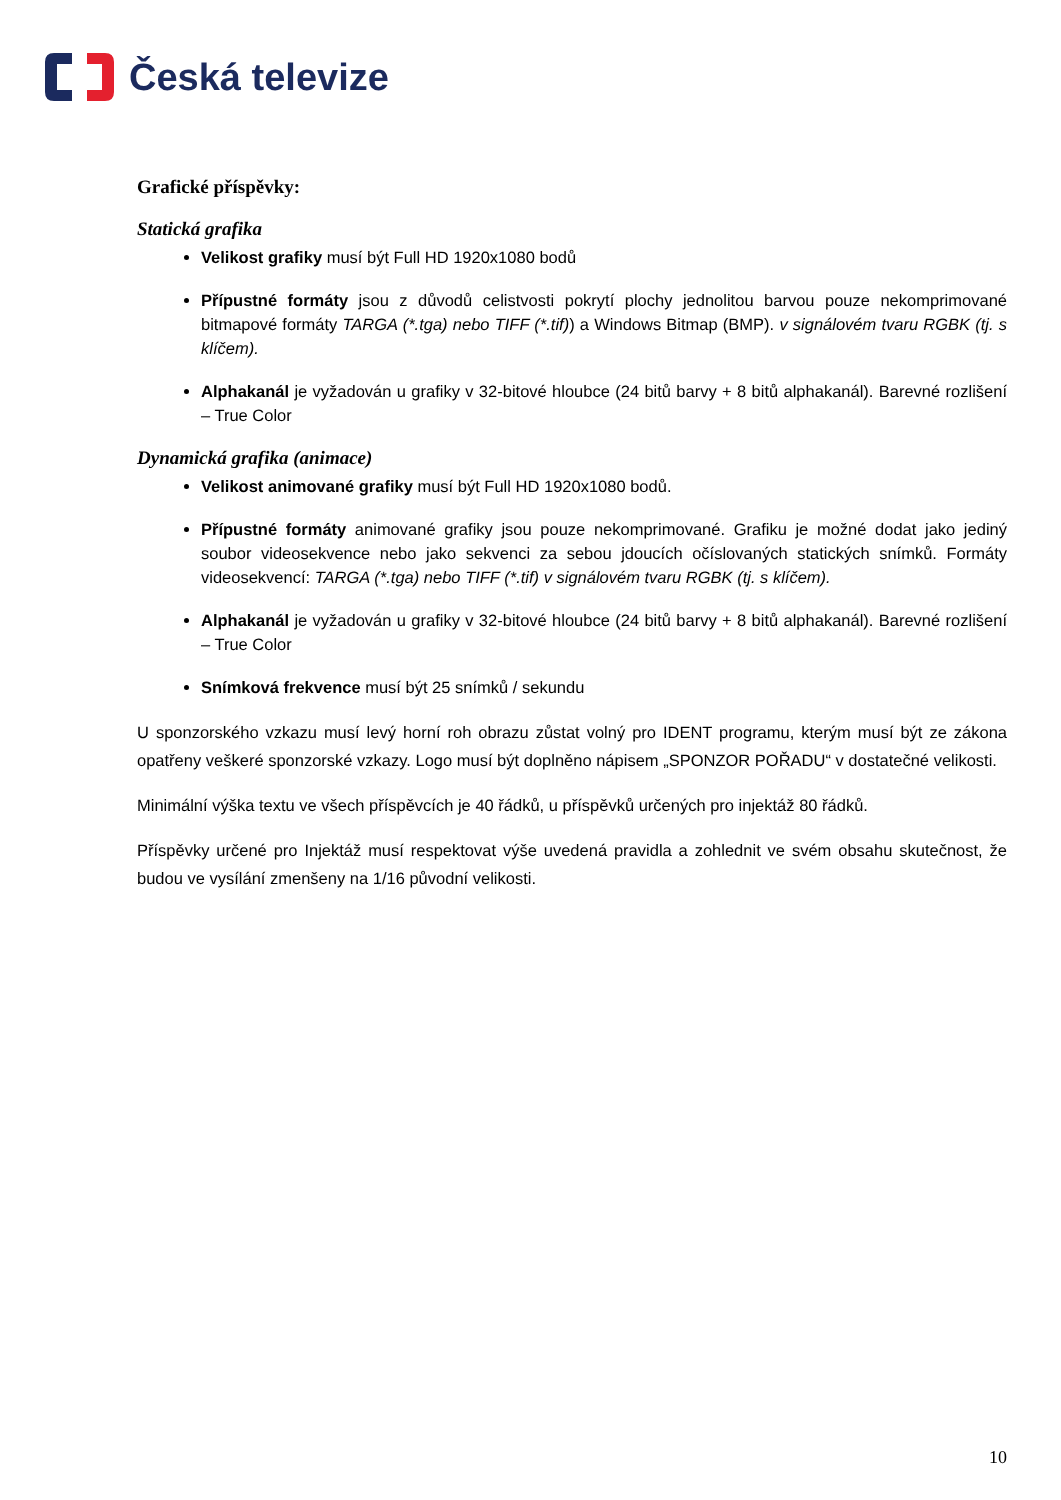Česká televize
Grafické příspěvky:
Statická grafika
Velikost grafiky musí být Full HD 1920x1080 bodů
Přípustné formáty jsou z důvodů celistvosti pokrytí plochy jednolitou barvou pouze nekomprimované bitmapové formáty TARGA (*.tga) nebo TIFF (*.tif)) a Windows Bitmap (BMP). v signálovém tvaru RGBK (tj. s klíčem).
Alphakanál je vyžadován u grafiky v 32-bitové hloubce (24 bitů barvy + 8 bitů alphakanál). Barevné rozlišení – True Color
Dynamická grafika (animace)
Velikost animované grafiky musí být Full HD 1920x1080 bodů.
Přípustné formáty animované grafiky jsou pouze nekomprimované. Grafiku je možné dodat jako jediný soubor videosekvence nebo jako sekvenci za sebou jdoucích očíslovaných statických snímků. Formáty videosekvencí: TARGA (*.tga) nebo TIFF (*.tif) v signálovém tvaru RGBK (tj. s klíčem).
Alphakanál je vyžadován u grafiky v 32-bitové hloubce (24 bitů barvy + 8 bitů alphakanál). Barevné rozlišení – True Color
Snímková frekvence musí být 25 snímků / sekundu
U sponzorského vzkazu musí levý horní roh obrazu zůstat volný pro IDENT programu, kterým musí být ze zákona opatřeny veškeré sponzorské vzkazy. Logo musí být doplněno nápisem „SPONZOR POŘADU“ v dostatečné velikosti.
Minimální výška textu ve všech příspěvcích je 40 řádků, u příspěvků určených pro injektáž 80 řádků.
Příspěvky určené pro Injektáž musí respektovat výše uvedená pravidla a zohlednit ve svém obsahu skutečnost, že budou ve vysílání zmenšeny na 1/16 původní velikosti.
10